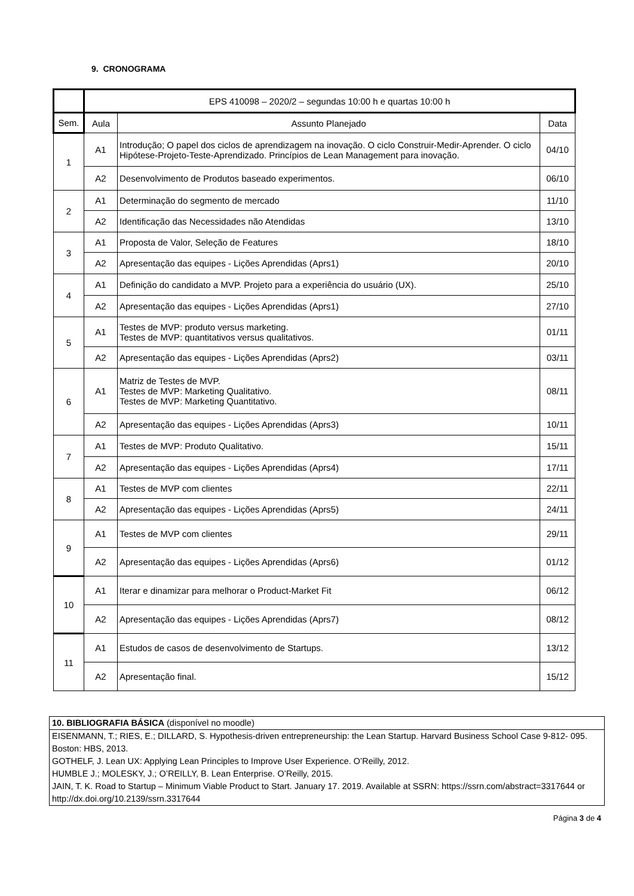9. CRONOGRAMA
| | EPS 410098 – 2020/2 – segundas 10:00 h e quartas 10:00 h | | |
| Sem. | Aula | Assunto Planejado | Data |
| 1 | A1 | Introdução; O papel dos ciclos de aprendizagem na inovação. O ciclo Construir-Medir-Aprender. O ciclo Hipótese-Projeto-Teste-Aprendizado. Princípios de Lean Management para inovação. | 04/10 |
| | A2 | Desenvolvimento de Produtos baseado experimentos. | 06/10 |
| 2 | A1 | Determinação do segmento de mercado | 11/10 |
| | A2 | Identificação das Necessidades não Atendidas | 13/10 |
| 3 | A1 | Proposta de Valor, Seleção de Features | 18/10 |
| | A2 | Apresentação das equipes - Lições Aprendidas (Aprs1) | 20/10 |
| 4 | A1 | Definição do candidato a MVP. Projeto para a experiência do usuário (UX). | 25/10 |
| | A2 | Apresentação das equipes - Lições Aprendidas (Aprs1) | 27/10 |
| 5 | A1 | Testes de MVP: produto versus marketing. Testes de MVP: quantitativos versus qualitativos. | 01/11 |
| | A2 | Apresentação das equipes - Lições Aprendidas (Aprs2) | 03/11 |
| 6 | A1 | Matriz de Testes de MVP. Testes de MVP: Marketing Qualitativo. Testes de MVP: Marketing Quantitativo. | 08/11 |
| | A2 | Apresentação das equipes - Lições Aprendidas (Aprs3) | 10/11 |
| 7 | A1 | Testes de MVP: Produto Qualitativo. | 15/11 |
| | A2 | Apresentação das equipes - Lições Aprendidas (Aprs4) | 17/11 |
| 8 | A1 | Testes de MVP com clientes | 22/11 |
| | A2 | Apresentação das equipes - Lições Aprendidas (Aprs5) | 24/11 |
| 9 | A1 | Testes de MVP com clientes | 29/11 |
| | A2 | Apresentação das equipes - Lições Aprendidas (Aprs6) | 01/12 |
| 10 | A1 | Iterar e dinamizar para melhorar o Product-Market Fit | 06/12 |
| | A2 | Apresentação das equipes - Lições Aprendidas (Aprs7) | 08/12 |
| 11 | A1 | Estudos de casos de desenvolvimento de Startups. | 13/12 |
| | A2 | Apresentação final. | 15/12 |
10. BIBLIOGRAFIA BÁSICA (disponível no moodle)
EISENMANN, T.; RIES, E.; DILLARD, S. Hypothesis-driven entrepreneurship: the Lean Startup. Harvard Business School Case 9-812- 095. Boston: HBS, 2013.
GOTHELF, J. Lean UX: Applying Lean Principles to Improve User Experience. O’Reilly, 2012.
HUMBLE J.; MOLESKY, J.; O’REILLY, B. Lean Enterprise. O’Reilly, 2015.
JAIN, T. K. Road to Startup – Minimum Viable Product to Start. January 17. 2019. Available at SSRN: https://ssrn.com/abstract=3317644 or http://dx.doi.org/10.2139/ssrn.3317644
Página 3 de 4